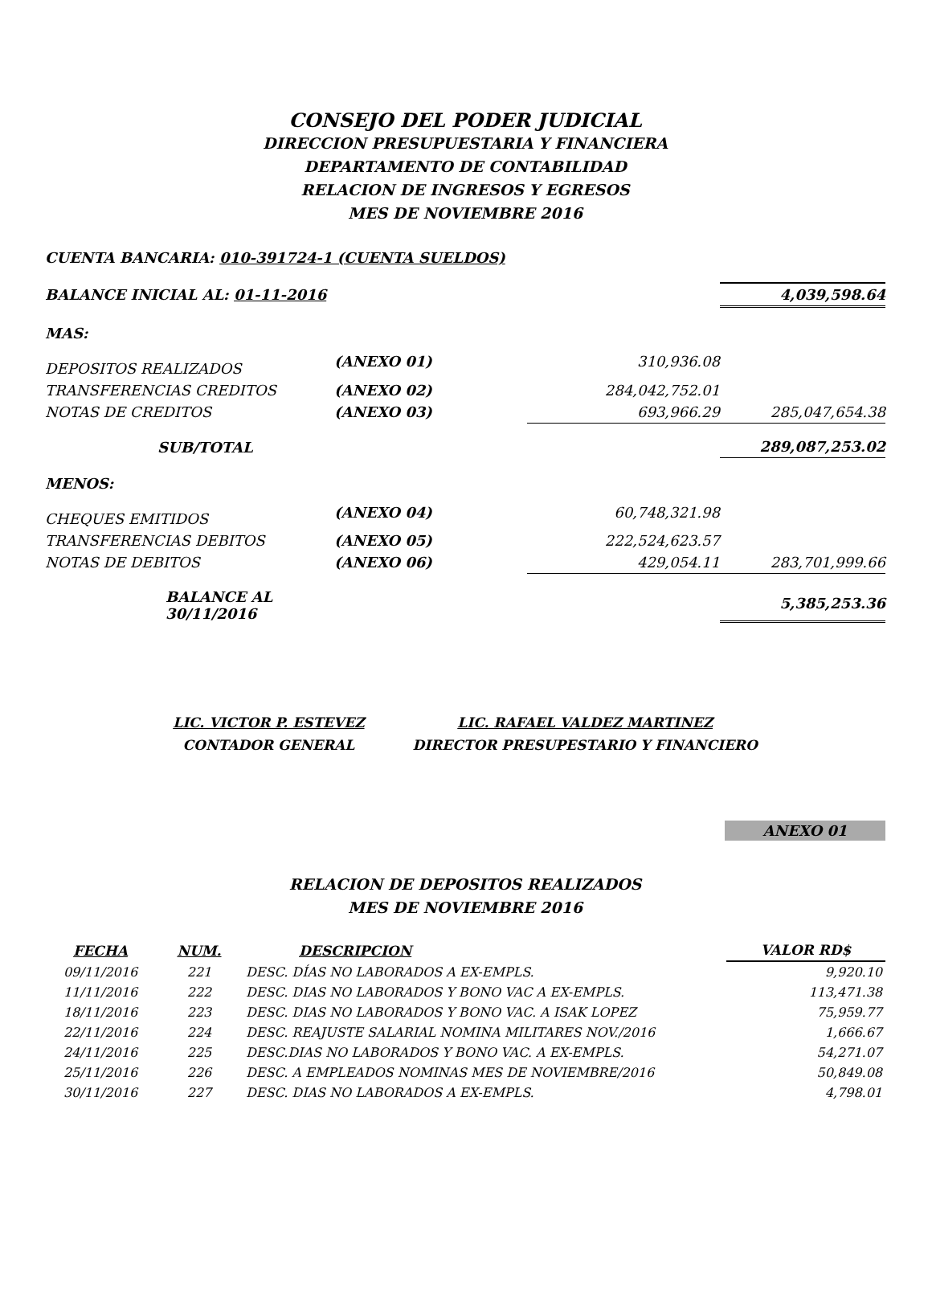CONSEJO DEL PODER JUDICIAL
DIRECCION PRESUPUESTARIA Y FINANCIERA
DEPARTAMENTO DE CONTABILIDAD
RELACION DE INGRESOS Y EGRESOS
MES DE NOVIEMBRE 2016
CUENTA BANCARIA: 010-391724-1 (CUENTA SUELDOS)
| BALANCE INICIAL AL: 01-11-2016 | | | 4,039,598.64 |
| MAS: | | | |
| DEPOSITOS REALIZADOS | (ANEXO 01) | 310,936.08 | |
| TRANSFERENCIAS CREDITOS | (ANEXO 02) | 284,042,752.01 | |
| NOTAS DE CREDITOS | (ANEXO 03) | 693,966.29 | 285,047,654.38 |
| SUB/TOTAL | | | 289,087,253.02 |
| MENOS: | | | |
| CHEQUES EMITIDOS | (ANEXO 04) | 60,748,321.98 | |
| TRANSFERENCIAS DEBITOS | (ANEXO 05) | 222,524,623.57 | |
| NOTAS DE DEBITOS | (ANEXO 06) | 429,054.11 | 283,701,999.66 |
| BALANCE AL 30/11/2016 | | | 5,385,253.36 |
LIC. VICTOR P. ESTEVEZ
CONTADOR GENERAL
LIC. RAFAEL VALDEZ MARTINEZ
DIRECTOR PRESUPESTARIO Y FINANCIERO
ANEXO 01
RELACION DE DEPOSITOS REALIZADOS
MES DE NOVIEMBRE 2016
| FECHA | NUM. | DESCRIPCION | VALOR RD$ |
| --- | --- | --- | --- |
| 09/11/2016 | 221 | DESC. DÍAS NO LABORADOS A EX-EMPLS. | 9,920.10 |
| 11/11/2016 | 222 | DESC. DIAS NO LABORADOS Y BONO VAC A EX-EMPLS. | 113,471.38 |
| 18/11/2016 | 223 | DESC. DIAS NO LABORADOS Y BONO VAC. A ISAK LOPEZ | 75,959.77 |
| 22/11/2016 | 224 | DESC. REAJUSTE SALARIAL NOMINA MILITARES NOV./2016 | 1,666.67 |
| 24/11/2016 | 225 | DESC.DIAS NO LABORADOS Y BONO VAC. A EX-EMPLS. | 54,271.07 |
| 25/11/2016 | 226 | DESC. A EMPLEADOS NOMINAS MES DE NOVIEMBRE/2016 | 50,849.08 |
| 30/11/2016 | 227 | DESC. DIAS NO LABORADOS A EX-EMPLS. | 4,798.01 |